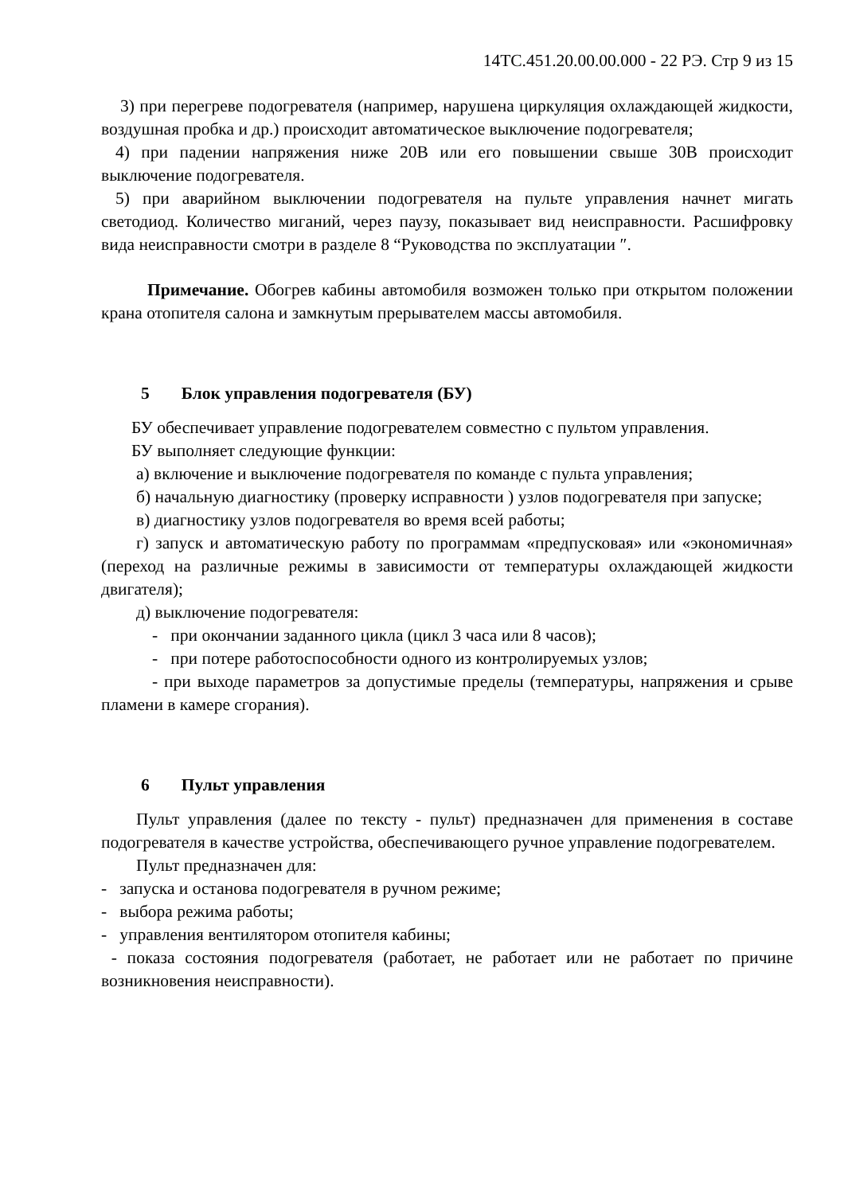14ТС.451.20.00.00.000 - 22 РЭ. Стр 9 из 15
3) при перегреве подогревателя (например, нарушена циркуляция охлаждающей жидкости, воздушная пробка и др.) происходит автоматическое выключение подогревателя;
4) при падении напряжения ниже 20В или его повышении свыше 30В происходит выключение подогревателя.
5) при аварийном выключении подогревателя на пульте управления начнет мигать светодиод. Количество миганий, через паузу, показывает вид неисправности. Расшифровку вида неисправности смотри в разделе 8 “Руководства по эксплуатации ″.
Примечание. Обогрев кабины автомобиля возможен только при открытом положении крана отопителя салона и замкнутым прерывателем массы автомобиля.
5 Блок управления подогревателя (БУ)
БУ обеспечивает управление подогревателем совместно с пультом управления.
БУ выполняет следующие функции:
а) включение и выключение подогревателя по команде с пульта управления;
б) начальную диагностику (проверку исправности ) узлов подогревателя при запуске;
в) диагностику узлов подогревателя во время всей работы;
г) запуск и автоматическую работу по программам «предпусковая» или «экономичная» (переход на различные режимы в зависимости от температуры охлаждающей жидкости двигателя);
д) выключение подогревателя:
- при окончании заданного цикла (цикл 3 часа или 8 часов);
- при потере работоспособности одного из контролируемых узлов;
- при выходе параметров за допустимые пределы (температуры, напряжения и срыве пламени в камере сгорания).
6 Пульт управления
Пульт управления (далее по тексту - пульт) предназначен для применения в составе подогревателя в качестве устройства, обеспечивающего ручное управление подогревателем.
Пульт предназначен для:
- запуска и останова подогревателя в ручном режиме;
- выбора режима работы;
- управления вентилятором отопителя кабины;
- показа состояния подогревателя (работает, не работает или не работает по причине возникновения неисправности).